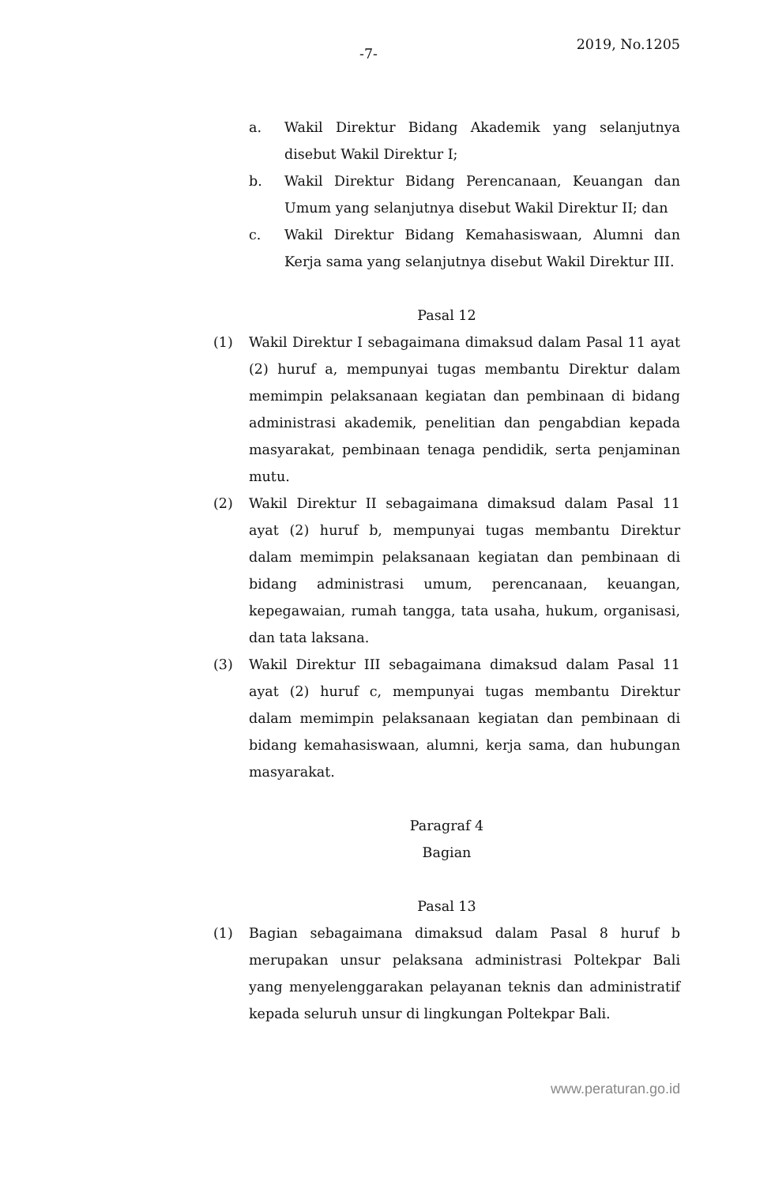-7- 2019, No.1205
a. Wakil Direktur Bidang Akademik yang selanjutnya disebut Wakil Direktur I;
b. Wakil Direktur Bidang Perencanaan, Keuangan dan Umum yang selanjutnya disebut Wakil Direktur II; dan
c. Wakil Direktur Bidang Kemahasiswaan, Alumni dan Kerja sama yang selanjutnya disebut Wakil Direktur III.
Pasal 12
(1) Wakil Direktur I sebagaimana dimaksud dalam Pasal 11 ayat (2) huruf a, mempunyai tugas membantu Direktur dalam memimpin pelaksanaan kegiatan dan pembinaan di bidang administrasi akademik, penelitian dan pengabdian kepada masyarakat, pembinaan tenaga pendidik, serta penjaminan mutu.
(2) Wakil Direktur II sebagaimana dimaksud dalam Pasal 11 ayat (2) huruf b, mempunyai tugas membantu Direktur dalam memimpin pelaksanaan kegiatan dan pembinaan di bidang administrasi umum, perencanaan, keuangan, kepegawaian, rumah tangga, tata usaha, hukum, organisasi, dan tata laksana.
(3) Wakil Direktur III sebagaimana dimaksud dalam Pasal 11 ayat (2) huruf c, mempunyai tugas membantu Direktur dalam memimpin pelaksanaan kegiatan dan pembinaan di bidang kemahasiswaan, alumni, kerja sama, dan hubungan masyarakat.
Paragraf 4
Bagian
Pasal 13
(1) Bagian sebagaimana dimaksud dalam Pasal 8 huruf b merupakan unsur pelaksana administrasi Poltekpar Bali yang menyelenggarakan pelayanan teknis dan administratif kepada seluruh unsur di lingkungan Poltekpar Bali.
www.peraturan.go.id